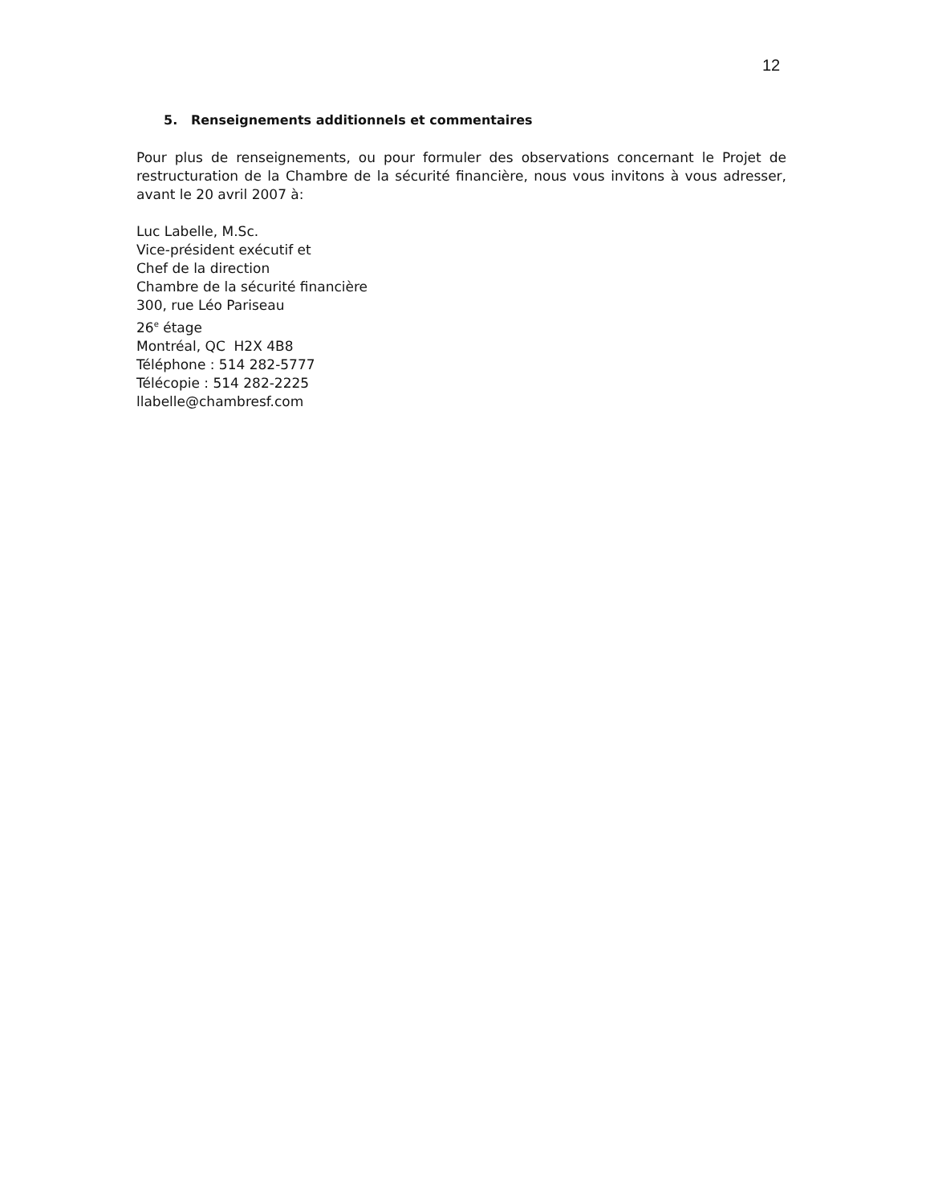12
5. Renseignements additionnels et commentaires
Pour plus de renseignements, ou pour formuler des observations concernant le Projet de restructuration de la Chambre de la sécurité financière, nous vous invitons à vous adresser, avant le 20 avril 2007 à:
Luc Labelle, M.Sc.
Vice-président exécutif et
Chef de la direction
Chambre de la sécurité financière
300, rue Léo Pariseau
26<sup>e</sup> étage
Montréal, QC H2X 4B8
Téléphone : 514 282-5777
Télécopie : 514 282-2225
llabelle@chambresf.com